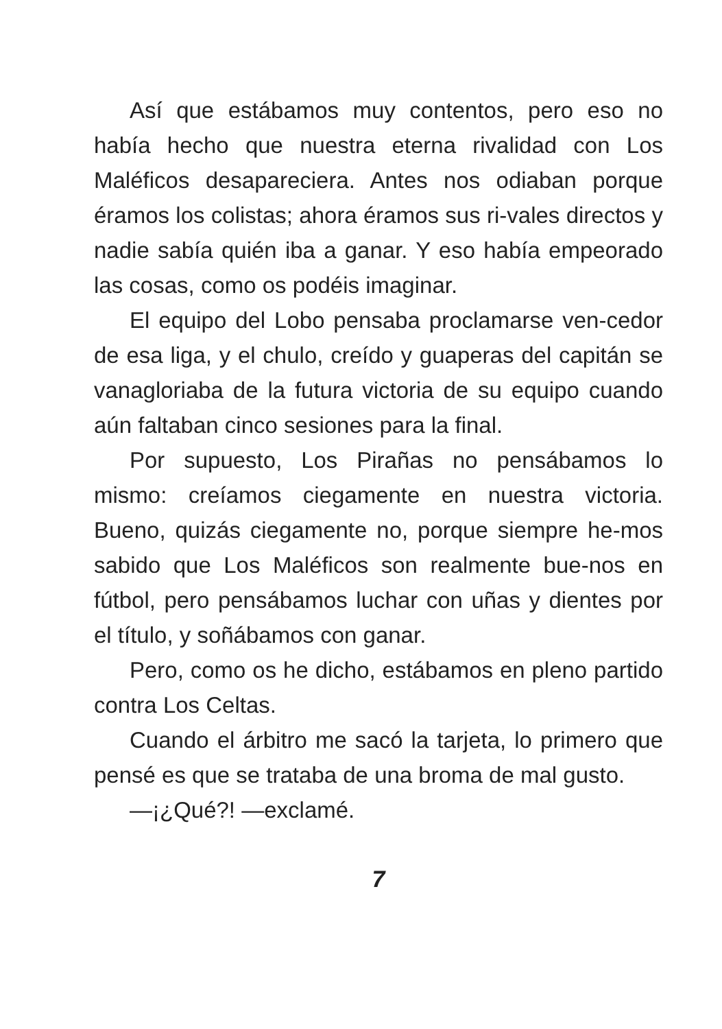Así que estábamos muy contentos, pero eso no había hecho que nuestra eterna rivalidad con Los Maléficos desapareciera. Antes nos odiaban porque éramos los colistas; ahora éramos sus ri-vales directos y nadie sabía quién iba a ganar. Y eso había empeorado las cosas, como os podéis imaginar.
El equipo del Lobo pensaba proclamarse ven-cedor de esa liga, y el chulo, creído y guaperas del capitán se vanagloriaba de la futura victoria de su equipo cuando aún faltaban cinco sesiones para la final.
Por supuesto, Los Pirañas no pensábamos lo mismo: creíamos ciegamente en nuestra victoria. Bueno, quizás ciegamente no, porque siempre he-mos sabido que Los Maléficos son realmente bue-nos en fútbol, pero pensábamos luchar con uñas y dientes por el título, y soñábamos con ganar.
Pero, como os he dicho, estábamos en pleno partido contra Los Celtas.
Cuando el árbitro me sacó la tarjeta, lo primero que pensé es que se trataba de una broma de mal gusto.
—¡¿Qué?! —exclamé.
7